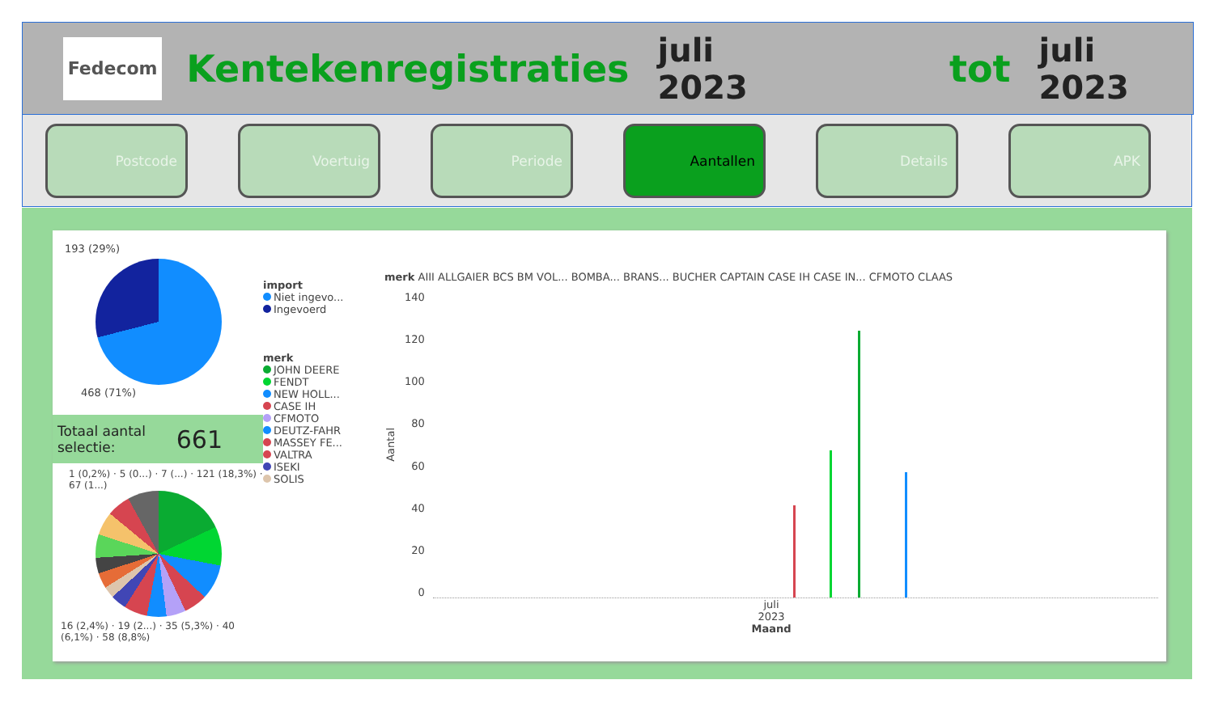Fedecom
Kentekenregistraties
juli 2023
tot
juli 2023
Postcode Voertuig Periode Aantallen Details APK
193 (29%)
468 (71%)
Totaal aantal
selectie: 661
1 (0,2%) · 5 (0...) · 7 (...) · 121 (18,3%) · 67 (1...)
16 (2,4%) · 19 (2...) · 35 (5,3%) · 40 (6,1%) · 58 (8,8%)
import
Niet ingevo...
Ingevoerd
merk
JOHN DEERE
FENDT
NEW HOLL...
CASE IH
CFMOTO
DEUTZ-FAHR
MASSEY FE...
VALTRA
ISEKI
SOLIS
merk AIII ALLGAIER BCS BM VOL... BOMBA... BRANS... BUCHER CAPTAIN CASE IH CASE IN... CFMOTO CLAAS
Aantal
140
120
100
80
60
40
20
0
juli
2023
Maand